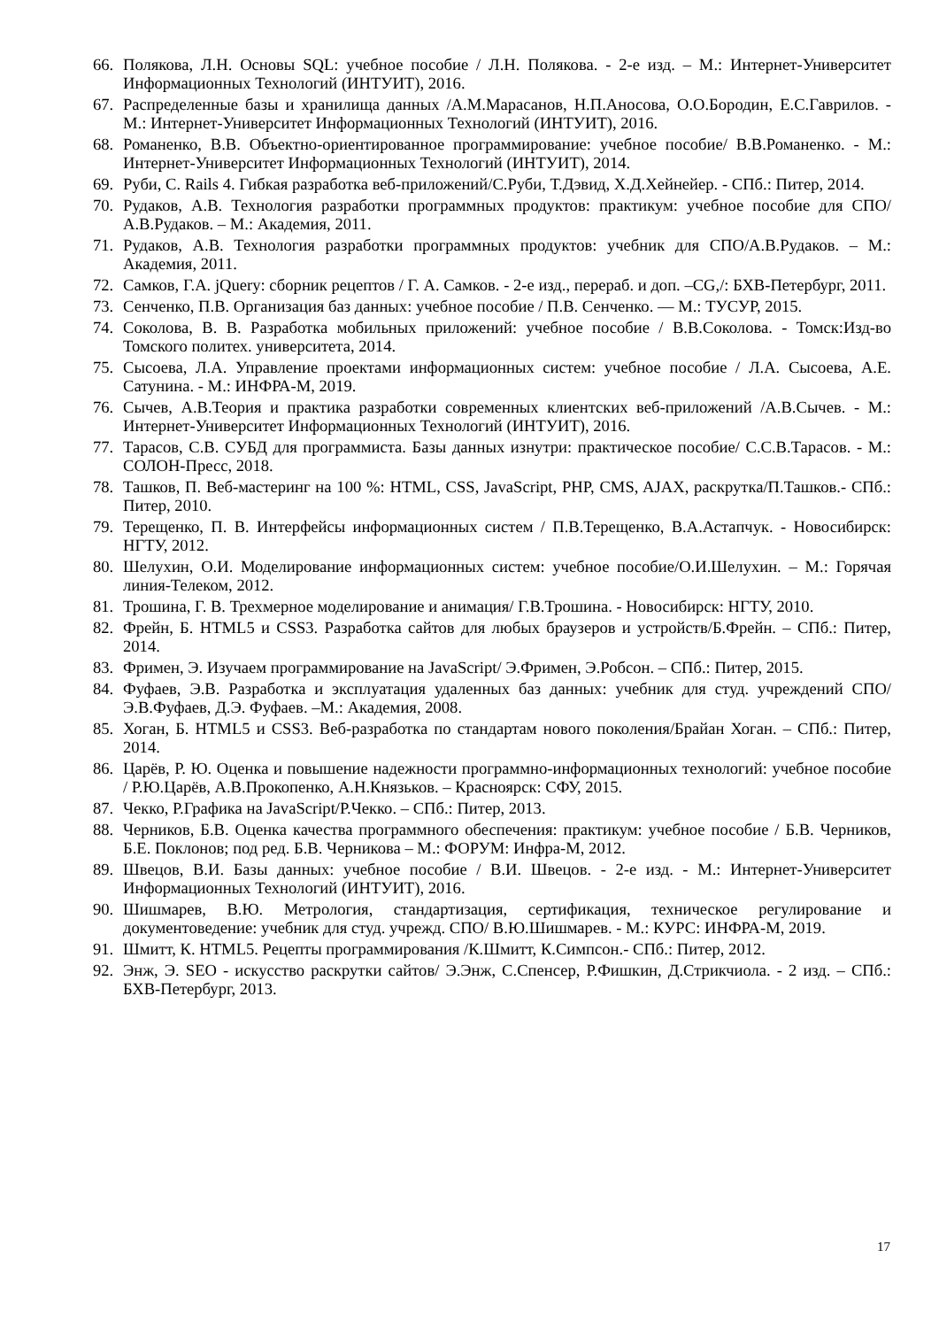66. Полякова, Л.Н. Основы SQL: учебное пособие / Л.Н. Полякова. - 2-е изд. – М.: Интернет-Университет Информационных Технологий (ИНТУИТ), 2016.
67. Распределенные базы и хранилища данных /А.М.Марасанов, Н.П.Аносова, О.О.Бородин, Е.С.Гаврилов. - М.: Интернет-Университет Информационных Технологий (ИНТУИТ), 2016.
68. Романенко, В.В. Объектно-ориентированное программирование: учебное пособие/ В.В.Романенко. - М.: Интернет-Университет Информационных Технологий (ИНТУИТ), 2014.
69. Руби, С. Rails 4. Гибкая разработка веб-приложений/С.Руби, Т.Дэвид, Х.Д.Хейнейер. - СПб.: Питер, 2014.
70. Рудаков, А.В. Технология разработки программных продуктов: практикум: учебное пособие для СПО/А.В.Рудаков. – М.: Академия, 2011.
71. Рудаков, А.В. Технология разработки программных продуктов: учебник для СПО/А.В.Рудаков. – М.: Академия, 2011.
72. Самков, Г.А. jQuery: сборник рецептов / Г. А. Самков. - 2-е изд., перераб. и доп. –CG,/: БХВ-Петербург, 2011.
73. Сенченко, П.В. Организация баз данных: учебное пособие / П.В. Сенченко. — М.: ТУСУР, 2015.
74. Соколова, В. В. Разработка мобильных приложений: учебное пособие / В.В.Соколова. - Томск:Изд-во Томского политех. университета, 2014.
75. Сысоева, Л.А. Управление проектами информационных систем: учебное пособие / Л.А. Сысоева, А.Е. Сатунина. - М.: ИНФРА-М, 2019.
76. Сычев, А.В.Теория и практика разработки современных клиентских веб-приложений /А.В.Сычев. - М.: Интернет-Университет Информационных Технологий (ИНТУИТ), 2016.
77. Тарасов, С.В. СУБД для программиста. Базы данных изнутри: практическое пособие/ С.С.В.Тарасов. - М.: СОЛОН-Пресс, 2018.
78. Ташков, П. Веб-мастеринг на 100 %: HTML, CSS, JavaScript, PHP, CMS, AJAX, раскрутка/П.Ташков.- СПб.: Питер, 2010.
79. Терещенко, П. В. Интерфейсы информационных систем / П.В.Терещенко, В.А.Астапчук. - Новосибирск: НГТУ, 2012.
80. Шелухин, О.И. Моделирование информационных систем: учебное пособие/О.И.Шелухин. – М.: Горячая линия-Телеком, 2012.
81. Трошина, Г. В. Трехмерное моделирование и анимация/ Г.В.Трошина. - Новосибирск: НГТУ, 2010.
82. Фрейн, Б. HTML5 и CSS3. Разработка сайтов для любых браузеров и устройств/Б.Фрейн. – СПб.: Питер, 2014.
83. Фримен, Э. Изучаем программирование на JavaScript/ Э.Фримен, Э.Робсон. – СПб.: Питер, 2015.
84. Фуфаев, Э.В. Разработка и эксплуатация удаленных баз данных: учебник для студ. учреждений СПО/ Э.В.Фуфаев, Д.Э. Фуфаев. –М.: Академия, 2008.
85. Хоган, Б. HTML5 и CSS3. Веб-разработка по стандартам нового поколения/Брайан Хоган. – СПб.: Питер, 2014.
86. Царёв, Р. Ю. Оценка и повышение надежности программно-информационных технологий: учебное пособие / Р.Ю.Царёв, А.В.Прокопенко, А.Н.Князьков. – Красноярск: СФУ, 2015.
87. Чекко, Р.Графика на JavaScript/Р.Чекко. – СПб.: Питер, 2013.
88. Черников, Б.В. Оценка качества программного обеспечения: практикум: учебное пособие / Б.В. Черников, Б.Е. Поклонов; под ред. Б.В. Черникова – М.: ФОРУМ: Инфра-М, 2012.
89. Швецов, В.И. Базы данных: учебное пособие / В.И. Швецов. - 2-е изд. - М.: Интернет-Университет Информационных Технологий (ИНТУИТ), 2016.
90. Шишмарев, В.Ю. Метрология, стандартизация, сертификация, техническое регулирование и документоведение: учебник для студ. учрежд. СПО/ В.Ю.Шишмарев. - М.: КУРС: ИНФРА-М, 2019.
91. Шмитт, К. HTML5. Рецепты программирования /К.Шмитт, К.Симпсон.- СПб.: Питер, 2012.
92. Энж, Э. SEO - искусство раскрутки сайтов/ Э.Энж, С.Спенсер, Р.Фишкин, Д.Стрикчиола. - 2 изд. – СПб.: БХВ-Петербург, 2013.
17